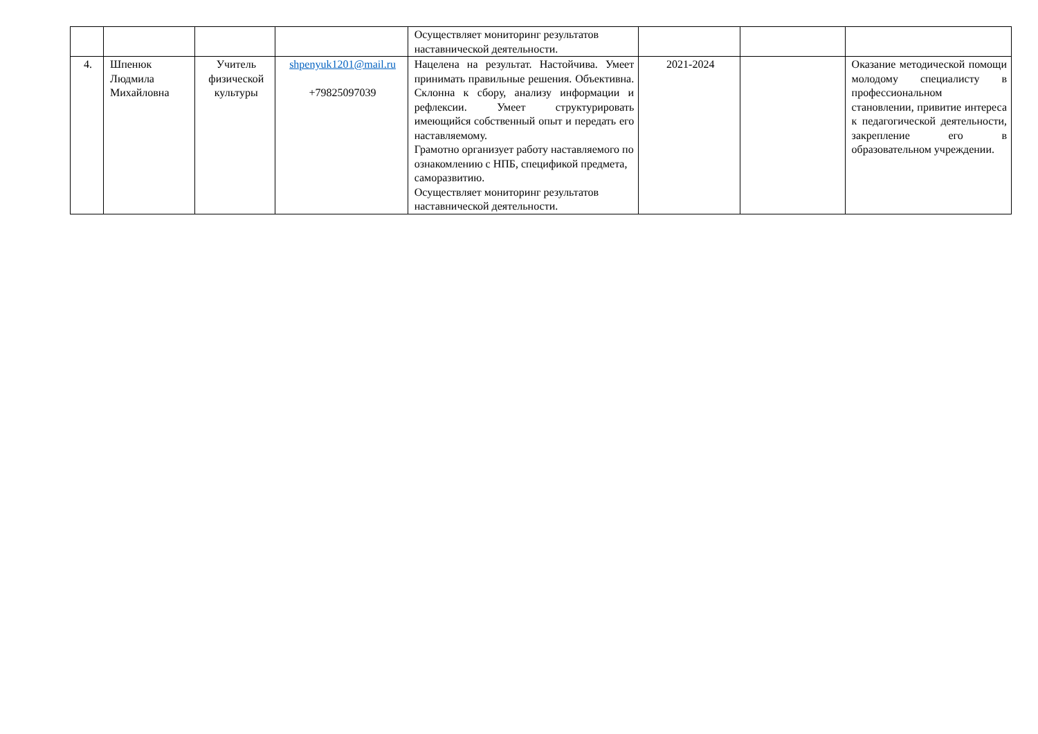| | | | | Осуществляет мониторинг результатов наставнической деятельности. | | | |
| 4. | Шпенюк Людмила Михайловна | Учитель физической культуры | shpenyuk1201@mail.ru +79825097039 | Нацелена на результат. Настойчива. Умеет принимать правильные решения. Объективна. Склонна к сбору, анализу информации и рефлексии. Умеет структурировать имеющийся собственный опыт и передать его наставляемому. Грамотно организует работу наставляемого по ознакомлению с НПБ, спецификой предмета, саморазвитию. Осуществляет мониторинг результатов наставнической деятельности. | 2021-2024 | | Оказание методической помощи молодому специалисту в профессиональном становлении, привитие интереса к педагогической деятельности, закрепление его в образовательном учреждении. |